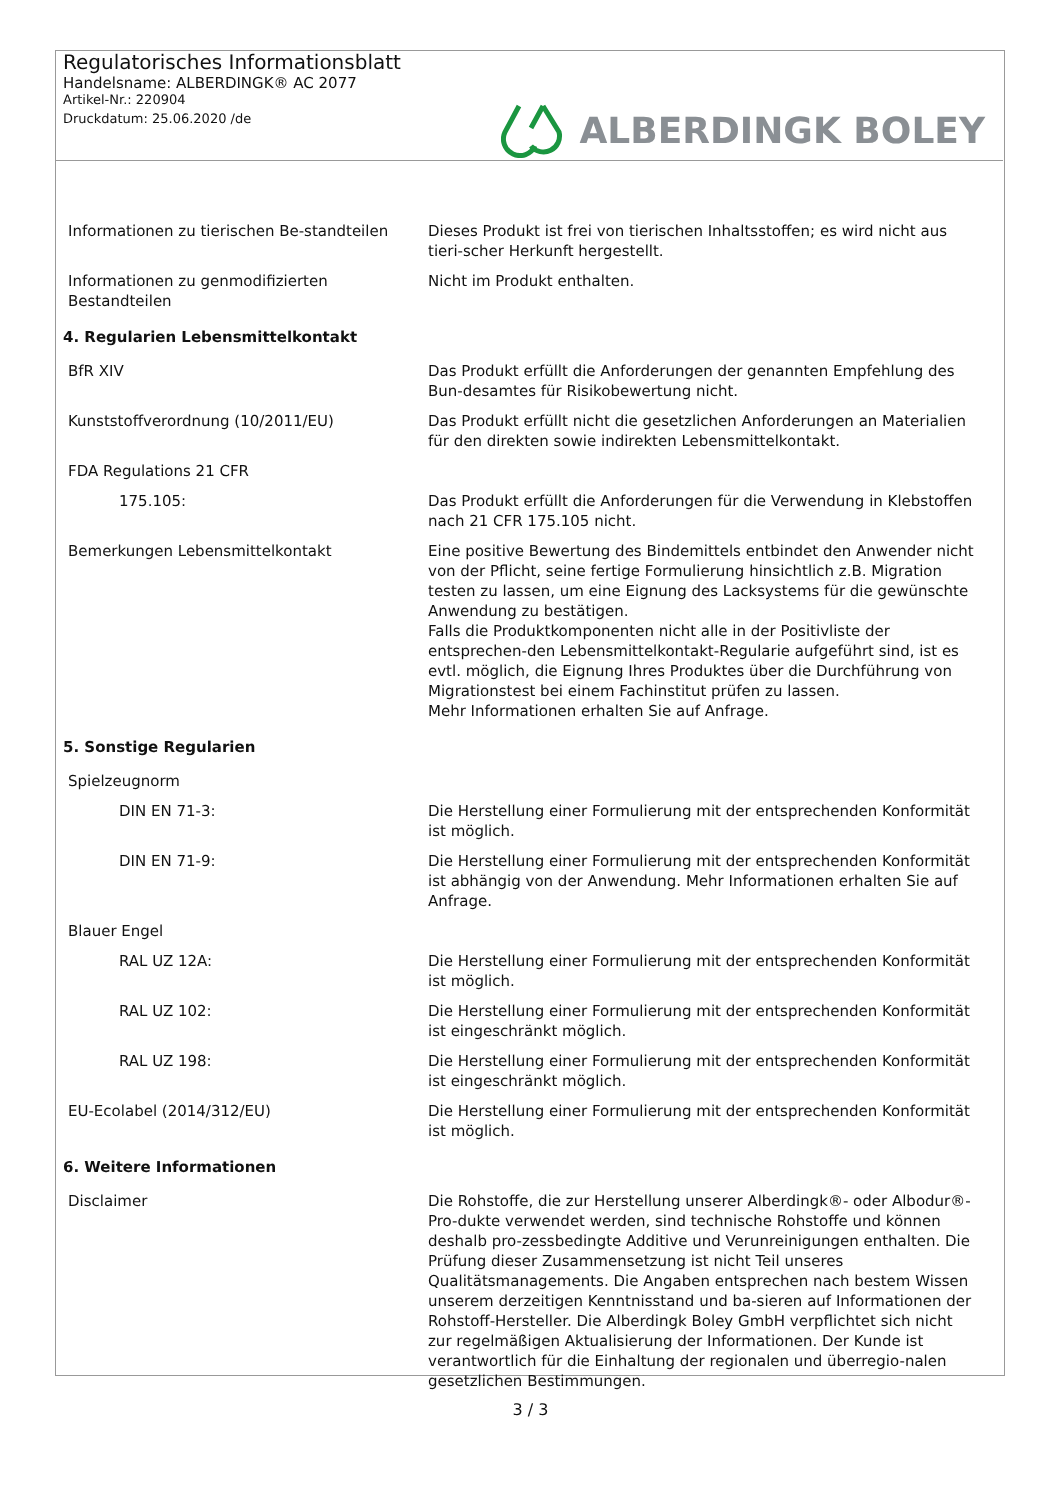Regulatorisches Informationsblatt
Handelsname: ALBERDINGK® AC 2077
Artikel-Nr.: 220904
Druckdatum: 25.06.2020 /de
ALBERDINGK BOLEY
| Informationen zu tierischen Be-standteilen | Dieses Produkt ist frei von tierischen Inhaltsstoffen; es wird nicht aus tieri-scher Herkunft hergestellt. |
| Informationen zu genmodifizierten Bestandteilen | Nicht im Produkt enthalten. |
| 4. Regularien Lebensmittelkontakt | |
| BfR XIV | Das Produkt erfüllt die Anforderungen der genannten Empfehlung des Bun-desamtes für Risikobewertung nicht. |
| Kunststoffverordnung (10/2011/EU) | Das Produkt erfüllt nicht die gesetzlichen Anforderungen an Materialien für den direkten sowie indirekten Lebensmittelkontakt. |
| FDA Regulations 21 CFR | |
| 175.105: | Das Produkt erfüllt die Anforderungen für die Verwendung in Klebstoffen nach 21 CFR 175.105 nicht. |
| Bemerkungen Lebensmittelkontakt | Eine positive Bewertung des Bindemittels entbindet den Anwender nicht von der Pflicht, seine fertige Formulierung hinsichtlich z.B. Migration testen zu lassen, um eine Eignung des Lacksystems für die gewünschte Anwendung zu bestätigen. Falls die Produktkomponenten nicht alle in der Positivliste der entsprechen-den Lebensmittelkontakt-Regularie aufgeführt sind, ist es evtl. möglich, die Eignung Ihres Produktes über die Durchführung von Migrationstest bei einem Fachinstitut prüfen zu lassen. Mehr Informationen erhalten Sie auf Anfrage. |
| 5. Sonstige Regularien | |
| Spielzeugnorm | |
| DIN EN 71-3: | Die Herstellung einer Formulierung mit der entsprechenden Konformität ist möglich. |
| DIN EN 71-9: | Die Herstellung einer Formulierung mit der entsprechenden Konformität ist abhängig von der Anwendung. Mehr Informationen erhalten Sie auf Anfrage. |
| Blauer Engel | |
| RAL UZ 12A: | Die Herstellung einer Formulierung mit der entsprechenden Konformität ist möglich. |
| RAL UZ 102: | Die Herstellung einer Formulierung mit der entsprechenden Konformität ist eingeschränkt möglich. |
| RAL UZ 198: | Die Herstellung einer Formulierung mit der entsprechenden Konformität ist eingeschränkt möglich. |
| EU-Ecolabel (2014/312/EU) | Die Herstellung einer Formulierung mit der entsprechenden Konformität ist möglich. |
| 6. Weitere Informationen | |
| Disclaimer | Die Rohstoffe, die zur Herstellung unserer Alberdingk®- oder Albodur®-Pro-dukte verwendet werden, sind technische Rohstoffe und können deshalb pro-zessbedingte Additive und Verunreinigungen enthalten. Die Prüfung dieser Zusammensetzung ist nicht Teil unseres Qualitätsmanagements. Die Angaben entsprechen nach bestem Wissen unserem derzeitigen Kenntnisstand und ba-sieren auf Informationen der Rohstoff-Hersteller. Die Alberdingk Boley GmbH verpflichtet sich nicht zur regelmäßigen Aktualisierung der Informationen. Der Kunde ist verantwortlich für die Einhaltung der regionalen und überregio-nalen gesetzlichen Bestimmungen. |
3 / 3